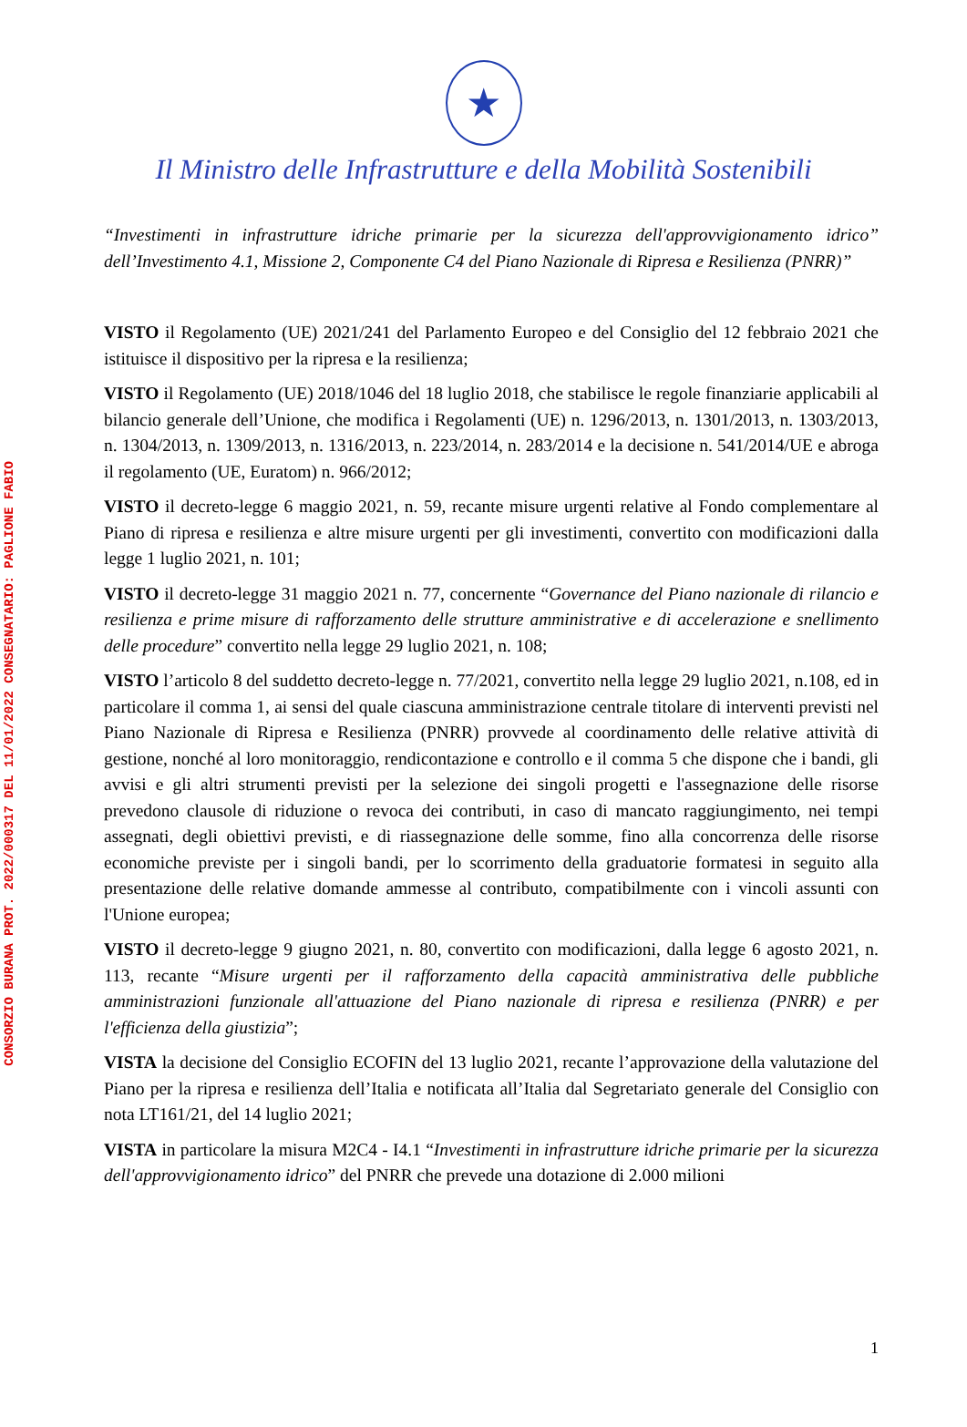CONSORZIO BURANA PROT. 2022/000317 DEL 11/01/2022 CONSEGNATARIO: PAGLIONE FABIO
★
Il Ministro delle Infrastrutture e della Mobilità Sostenibili
“Investimenti in infrastrutture idriche primarie per la sicurezza dell'approvvigionamento idrico” dell’Investimento 4.1, Missione 2, Componente C4 del Piano Nazionale di Ripresa e Resilienza (PNRR)”
VISTO il Regolamento (UE) 2021/241 del Parlamento Europeo e del Consiglio del 12 febbraio 2021 che istituisce il dispositivo per la ripresa e la resilienza;
VISTO il Regolamento (UE) 2018/1046 del 18 luglio 2018, che stabilisce le regole finanziarie applicabili al bilancio generale dell’Unione, che modifica i Regolamenti (UE) n. 1296/2013, n. 1301/2013, n. 1303/2013, n. 1304/2013, n. 1309/2013, n. 1316/2013, n. 223/2014, n. 283/2014 e la decisione n. 541/2014/UE e abroga il regolamento (UE, Euratom) n. 966/2012;
VISTO il decreto-legge 6 maggio 2021, n. 59, recante misure urgenti relative al Fondo complementare al Piano di ripresa e resilienza e altre misure urgenti per gli investimenti, convertito con modificazioni dalla legge 1 luglio 2021, n. 101;
VISTO il decreto-legge 31 maggio 2021 n. 77, concernente “Governance del Piano nazionale di rilancio e resilienza e prime misure di rafforzamento delle strutture amministrative e di accelerazione e snellimento delle procedure” convertito nella legge 29 luglio 2021, n. 108;
VISTO l’articolo 8 del suddetto decreto-legge n. 77/2021, convertito nella legge 29 luglio 2021, n.108, ed in particolare il comma 1, ai sensi del quale ciascuna amministrazione centrale titolare di interventi previsti nel Piano Nazionale di Ripresa e Resilienza (PNRR) provvede al coordinamento delle relative attività di gestione, nonché al loro monitoraggio, rendicontazione e controllo e il comma 5 che dispone che i bandi, gli avvisi e gli altri strumenti previsti per la selezione dei singoli progetti e l'assegnazione delle risorse prevedono clausole di riduzione o revoca dei contributi, in caso di mancato raggiungimento, nei tempi assegnati, degli obiettivi previsti, e di riassegnazione delle somme, fino alla concorrenza delle risorse economiche previste per i singoli bandi, per lo scorrimento della graduatorie formatesi in seguito alla presentazione delle relative domande ammesse al contributo, compatibilmente con i vincoli assunti con l'Unione europea;
VISTO il decreto-legge 9 giugno 2021, n. 80, convertito con modificazioni, dalla legge 6 agosto 2021, n. 113, recante “Misure urgenti per il rafforzamento della capacità amministrativa delle pubbliche amministrazioni funzionale all'attuazione del Piano nazionale di ripresa e resilienza (PNRR) e per l'efficienza della giustizia”;
VISTA la decisione del Consiglio ECOFIN del 13 luglio 2021, recante l’approvazione della valutazione del Piano per la ripresa e resilienza dell’Italia e notificata all’Italia dal Segretariato generale del Consiglio con nota LT161/21, del 14 luglio 2021;
VISTA in particolare la misura M2C4 - I4.1 “Investimenti in infrastrutture idriche primarie per la sicurezza dell'approvvigionamento idrico” del PNRR che prevede una dotazione di 2.000 milioni
1